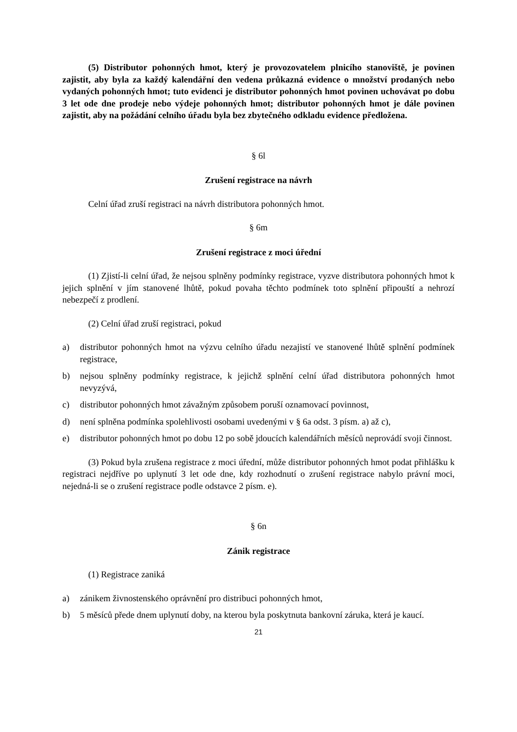(5) Distributor pohonných hmot, který je provozovatelem plnicího stanoviště, je povinen zajistit, aby byla za každý kalendářní den vedena průkazná evidence o množství prodaných nebo vydaných pohonných hmot; tuto evidenci je distributor pohonných hmot povinen uchovávat po dobu 3 let ode dne prodeje nebo výdeje pohonných hmot; distributor pohonných hmot je dále povinen zajistit, aby na požádání celního úřadu byla bez zbytečného odkladu evidence předložena.
§ 6l
Zrušení registrace na návrh
Celní úřad zruší registraci na návrh distributora pohonných hmot.
§ 6m
Zrušení registrace z moci úřední
(1) Zjistí-li celní úřad, že nejsou splněny podmínky registrace, vyzve distributora pohonných hmot k jejich splnění v jím stanovené lhůtě, pokud povaha těchto podmínek toto splnění připouští a nehrozí nebezpečí z prodlení.
(2) Celní úřad zruší registraci, pokud
a) distributor pohonných hmot na výzvu celního úřadu nezajistí ve stanovené lhůtě splnění podmínek registrace,
b) nejsou splněny podmínky registrace, k jejichž splnění celní úřad distributora pohonných hmot nevyzývá,
c) distributor pohonných hmot závažným způsobem poruší oznamovací povinnost,
d) není splněna podmínka spolehlivosti osobami uvedenými v § 6a odst. 3 písm. a) až c),
e) distributor pohonných hmot po dobu 12 po sobě jdoucích kalendářních měsíců neprovádí svoji činnost.
(3) Pokud byla zrušena registrace z moci úřední, může distributor pohonných hmot podat přihlášku k registraci nejdříve po uplynutí 3 let ode dne, kdy rozhodnutí o zrušení registrace nabylo právní moci, nejedná-li se o zrušení registrace podle odstavce 2 písm. e).
§ 6n
Zánik registrace
(1) Registrace zaniká
a) zánikem živnostenského oprávnění pro distribuci pohonných hmot,
b) 5 měsíců přede dnem uplynutí doby, na kterou byla poskytnuta bankovní záruka, která je kaucí.
21